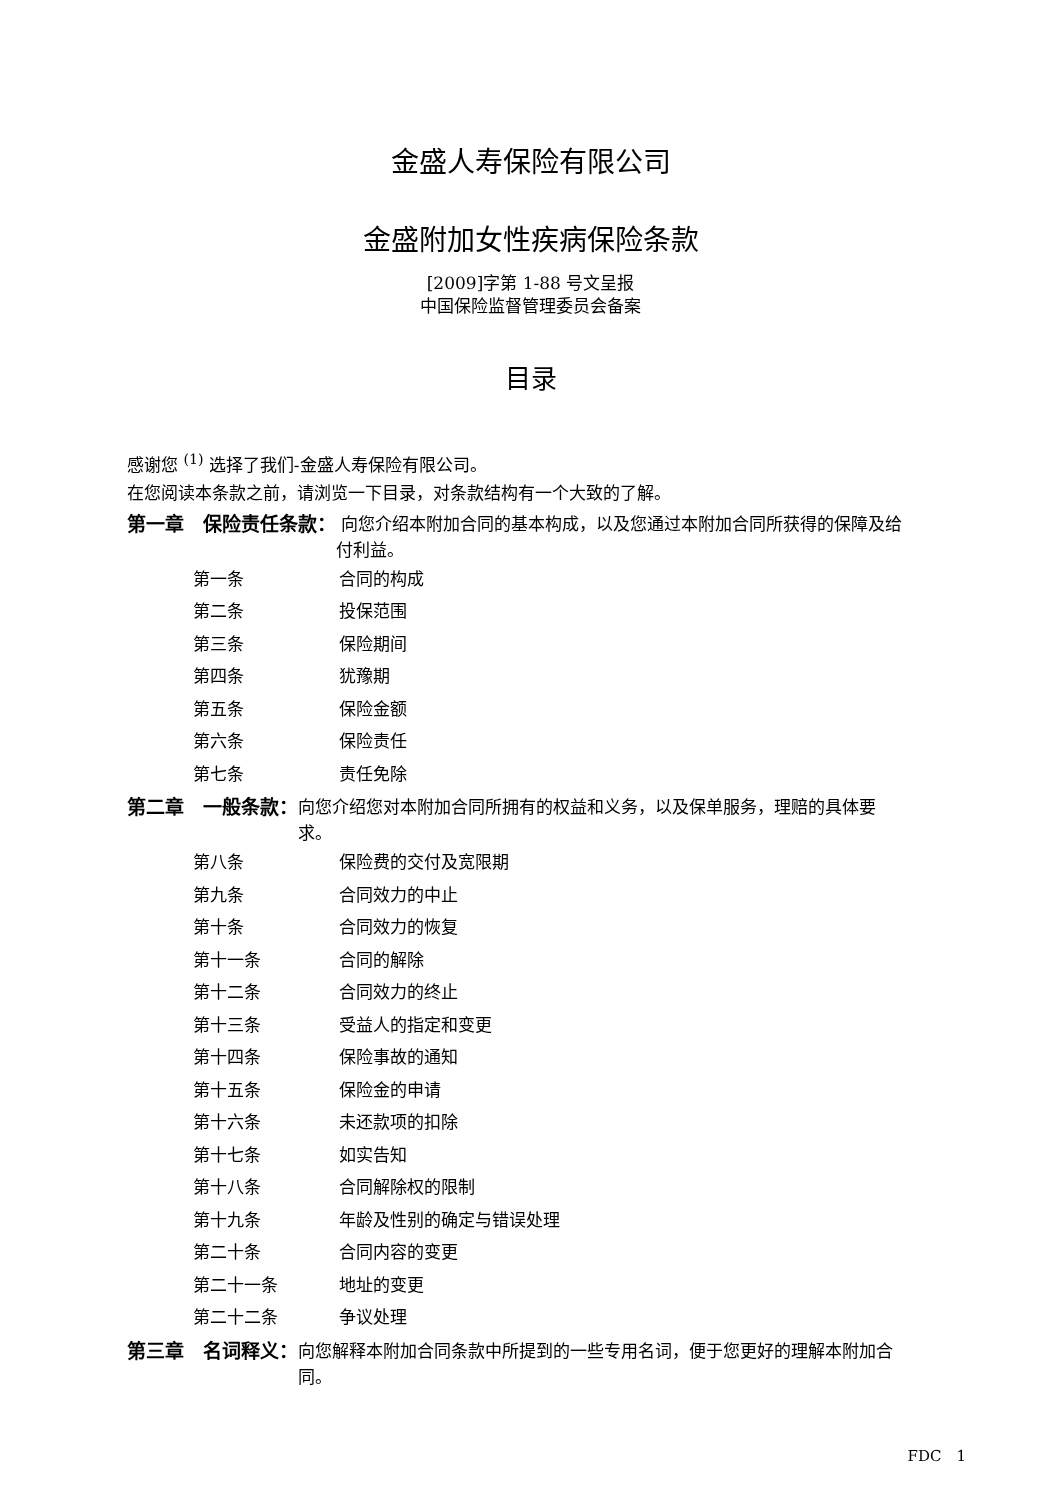金盛人寿保险有限公司
金盛附加女性疾病保险条款
[2009]字第 1-88 号文呈报
中国保险监督管理委员会备案
目录
感谢您 <sup>(1)</sup> 选择了我们-金盛人寿保险有限公司。
在您阅读本条款之前，请浏览一下目录，对条款结构有一个大致的了解。
第一章　保险责任条款： 向您介绍本附加合同的基本构成，以及您通过本附加合同所获得的保障及给付利益。
第一条 合同的构成
第二条 投保范围
第三条 保险期间
第四条 犹豫期
第五条 保险金额
第六条 保险责任
第七条 责任免除
第二章　一般条款： 向您介绍您对本附加合同所拥有的权益和义务，以及保单服务，理赔的具体要求。
第八条 保险费的交付及宽限期
第九条 合同效力的中止
第十条 合同效力的恢复
第十一条 合同的解除
第十二条 合同效力的终止
第十三条 受益人的指定和变更
第十四条 保险事故的通知
第十五条 保险金的申请
第十六条 未还款项的扣除
第十七条 如实告知
第十八条 合同解除权的限制
第十九条 年龄及性别的确定与错误处理
第二十条 合同内容的变更
第二十一条 地址的变更
第二十二条 争议处理
第三章　名词释义： 向您解释本附加合同条款中所提到的一些专用名词，便于您更好的理解本附加合同。
FDC　1